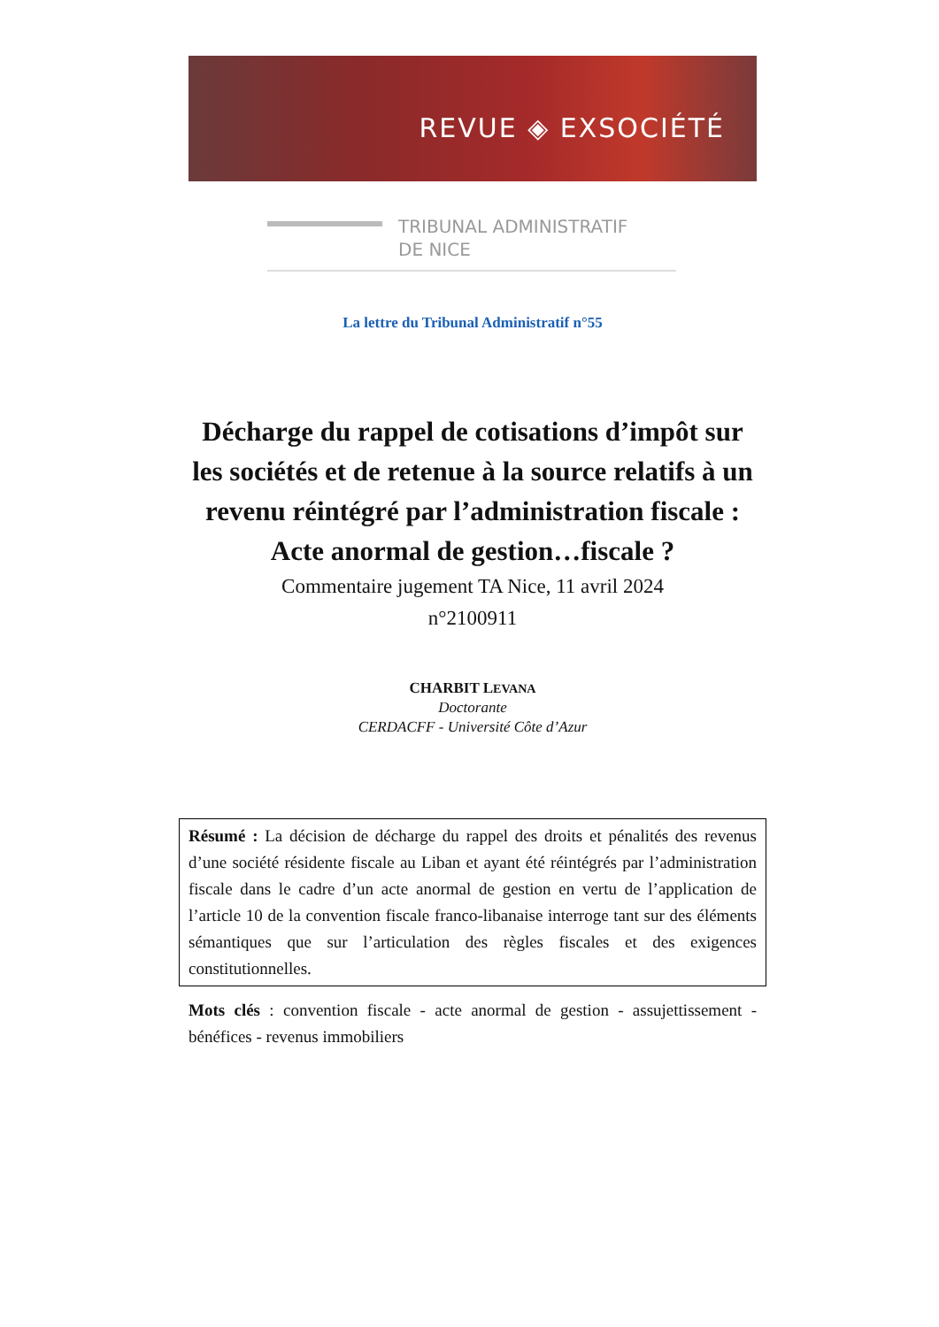REVUE ◈ EXSOCIÉTÉ
TRIBUNAL ADMINISTRATIF
DE NICE
La lettre du Tribunal Administratif n°55
Décharge du rappel de cotisations d’impôt sur les sociétés et de retenue à la source relatifs à un revenu réintégré par l’administration fiscale : Acte anormal de gestion…fiscale ?
Commentaire jugement TA Nice, 11 avril 2024
n°2100911
CHARBIT LEVANA
Doctorante
CERDACFF - Université Côte d’Azur
Résumé : La décision de décharge du rappel des droits et pénalités des revenus d’une société résidente fiscale au Liban et ayant été réintégrés par l’administration fiscale dans le cadre d’un acte anormal de gestion en vertu de l’application de l’article 10 de la convention fiscale franco-libanaise interroge tant sur des éléments sémantiques que sur l’articulation des règles fiscales et des exigences constitutionnelles.
Mots clés : convention fiscale - acte anormal de gestion - assujettissement - bénéfices - revenus immobiliers